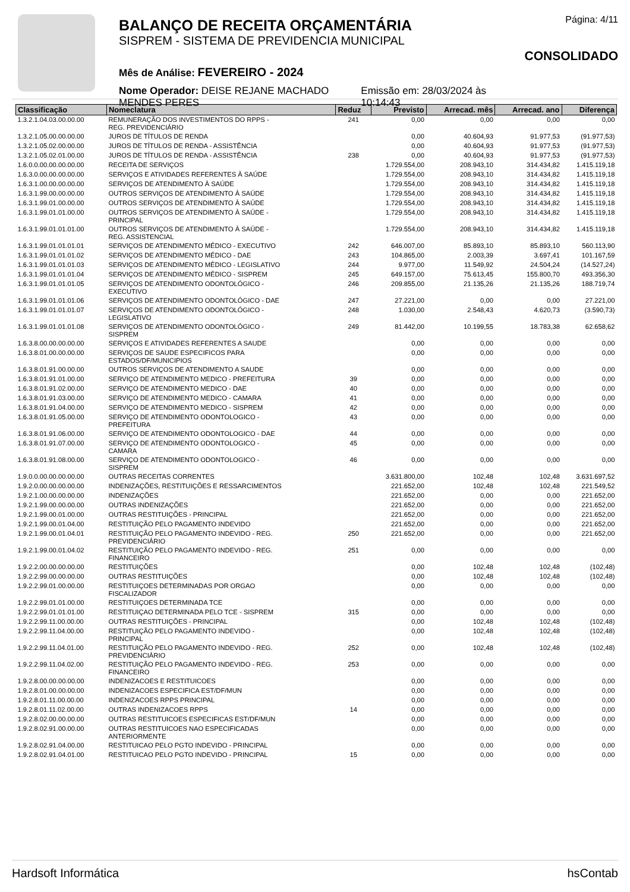BALANÇO DE RECEITA ORÇAMENTÁRIA
SISPREM - SISTEMA DE PREVIDENCIA MUNICIPAL
Mês de Análise: FEVEREIRO - 2024
Nome Operador: DEISE REJANE MACHADO MENDES PERES Emissão em: 28/03/2024 às 10:14:43
Página: 4/11
CONSOLIDADO
| Classificação | Nomeclatura | Reduz | Previsto | Arrecad. mês | Arrecad. ano | Diferença |
| --- | --- | --- | --- | --- | --- | --- |
| 1.3.2.1.04.03.00.00.00 | REMUNERAÇÃO DOS INVESTIMENTOS DO RPPS - REG. PREVIDENCIÁRIO | 241 | 0,00 | 0,00 | 0,00 | 0,00 |
| 1.3.2.1.05.00.00.00.00 | JUROS DE TÍTULOS DE RENDA | | 0,00 | 40.604,93 | 91.977,53 | (91.977,53) |
| 1.3.2.1.05.02.00.00.00 | JUROS DE TÍTULOS DE RENDA - ASSISTÊNCIA | | 0,00 | 40.604,93 | 91.977,53 | (91.977,53) |
| 1.3.2.1.05.02.01.00.00 | JUROS DE TÍTULOS DE RENDA - ASSISTÊNCIA | 238 | 0,00 | 40.604,93 | 91.977,53 | (91.977,53) |
| 1.6.0.0.00.00.00.00.00 | RECEITA DE SERVIÇOS | | 1.729.554,00 | 208.943,10 | 314.434,82 | 1.415.119,18 |
| 1.6.3.0.00.00.00.00.00 | SERVIÇOS E ATIVIDADES REFERENTES À SAÚDE | | 1.729.554,00 | 208.943,10 | 314.434,82 | 1.415.119,18 |
| 1.6.3.1.00.00.00.00.00 | SERVIÇOS DE ATENDIMENTO À SAÚDE | | 1.729.554,00 | 208.943,10 | 314.434,82 | 1.415.119,18 |
| 1.6.3.1.99.00.00.00.00 | OUTROS SERVIÇOS DE ATENDIMENTO À SAÚDE | | 1.729.554,00 | 208.943,10 | 314.434,82 | 1.415.119,18 |
| 1.6.3.1.99.01.00.00.00 | OUTROS SERVIÇOS DE ATENDIMENTO À SAÚDE | | 1.729.554,00 | 208.943,10 | 314.434,82 | 1.415.119,18 |
| 1.6.3.1.99.01.01.00.00 | OUTROS SERVIÇOS DE ATENDIMENTO À SAÚDE - PRINCIPAL | | 1.729.554,00 | 208.943,10 | 314.434,82 | 1.415.119,18 |
| 1.6.3.1.99.01.01.01.00 | OUTROS SERVIÇOS DE ATENDIMENTO À SAÚDE - REG. ASSISTENCIAL | | 1.729.554,00 | 208.943,10 | 314.434,82 | 1.415.119,18 |
| 1.6.3.1.99.01.01.01.01 | SERVIÇOS DE ATENDIMENTO MÉDICO - EXECUTIVO | 242 | 646.007,00 | 85.893,10 | 85.893,10 | 560.113,90 |
| 1.6.3.1.99.01.01.01.02 | SERVIÇOS DE ATENDIMENTO MÉDICO - DAE | 243 | 104.865,00 | 2.003,39 | 3.697,41 | 101.167,59 |
| 1.6.3.1.99.01.01.01.03 | SERVIÇOS DE ATENDIMENTO MÉDICO - LEGISLATIVO | 244 | 9.977,00 | 11.549,92 | 24.504,24 | (14.527,24) |
| 1.6.3.1.99.01.01.01.04 | SERVIÇOS DE ATENDIMENTO MÉDICO - SISPREM | 245 | 649.157,00 | 75.613,45 | 155.800,70 | 493.356,30 |
| 1.6.3.1.99.01.01.01.05 | SERVIÇOS DE ATENDIMENTO ODONTOLÓGICO - EXECUTIVO | 246 | 209.855,00 | 21.135,26 | 21.135,26 | 188.719,74 |
| 1.6.3.1.99.01.01.01.06 | SERVIÇOS DE ATENDIMENTO ODONTOLÓGICO - DAE | 247 | 27.221,00 | 0,00 | 0,00 | 27.221,00 |
| 1.6.3.1.99.01.01.01.07 | SERVIÇOS DE ATENDIMENTO ODONTOLÓGICO - LEGISLATIVO | 248 | 1.030,00 | 2.548,43 | 4.620,73 | (3.590,73) |
| 1.6.3.1.99.01.01.01.08 | SERVIÇOS DE ATENDIMENTO ODONTOLÓGICO - SISPREM | 249 | 81.442,00 | 10.199,55 | 18.783,38 | 62.658,62 |
| 1.6.3.8.00.00.00.00.00 | SERVIÇOS E ATIVIDADES REFERENTES A SAUDE | | 0,00 | 0,00 | 0,00 | 0,00 |
| 1.6.3.8.01.00.00.00.00 | SERVIÇOS DE SAUDE ESPECIFICOS PARA ESTADOS/DF/MUNICIPIOS | | 0,00 | 0,00 | 0,00 | 0,00 |
| 1.6.3.8.01.91.00.00.00 | OUTROS SERVIÇOS DE ATENDIMENTO A SAUDE | | 0,00 | 0,00 | 0,00 | 0,00 |
| 1.6.3.8.01.91.01.00.00 | SERVIÇO DE ATENDIMENTO MEDICO - PREFEITURA | 39 | 0,00 | 0,00 | 0,00 | 0,00 |
| 1.6.3.8.01.91.02.00.00 | SERVIÇO DE ATENDIMENTO MEDICO - DAE | 40 | 0,00 | 0,00 | 0,00 | 0,00 |
| 1.6.3.8.01.91.03.00.00 | SERVIÇO DE ATENDIMENTO MEDICO - CAMARA | 41 | 0,00 | 0,00 | 0,00 | 0,00 |
| 1.6.3.8.01.91.04.00.00 | SERVIÇO DE ATENDIMENTO MEDICO - SISPREM | 42 | 0,00 | 0,00 | 0,00 | 0,00 |
| 1.6.3.8.01.91.05.00.00 | SERVIÇO DE ATENDIMENTO ODONTOLOGICO - PREFEITURA | 43 | 0,00 | 0,00 | 0,00 | 0,00 |
| 1.6.3.8.01.91.06.00.00 | SERVIÇO DE ATENDIMENTO ODONTOLOGICO - DAE | 44 | 0,00 | 0,00 | 0,00 | 0,00 |
| 1.6.3.8.01.91.07.00.00 | SERVIÇO DE ATENDIMENTO ODONTOLOGICO - CAMARA | 45 | 0,00 | 0,00 | 0,00 | 0,00 |
| 1.6.3.8.01.91.08.00.00 | SERVIÇO DE ATENDIMENTO ODONTOLOGICO - SISPREM | 46 | 0,00 | 0,00 | 0,00 | 0,00 |
| 1.9.0.0.00.00.00.00.00 | OUTRAS RECEITAS CORRENTES | | 3.631.800,00 | 102,48 | 102,48 | 3.631.697,52 |
| 1.9.2.0.00.00.00.00.00 | INDENIZAÇÕES, RESTITUIÇÕES E RESSARCIMENTOS | | 221.652,00 | 102,48 | 102,48 | 221.549,52 |
| 1.9.2.1.00.00.00.00.00 | INDENIZAÇÕES | | 221.652,00 | 0,00 | 0,00 | 221.652,00 |
| 1.9.2.1.99.00.00.00.00 | OUTRAS INDENIZAÇÕES | | 221.652,00 | 0,00 | 0,00 | 221.652,00 |
| 1.9.2.1.99.00.01.00.00 | OUTRAS RESTITUIÇÕES - PRINCIPAL | | 221.652,00 | 0,00 | 0,00 | 221.652,00 |
| 1.9.2.1.99.00.01.04.00 | RESTITUIÇÃO PELO PAGAMENTO INDEVIDO | | 221.652,00 | 0,00 | 0,00 | 221.652,00 |
| 1.9.2.1.99.00.01.04.01 | RESTITUIÇÃO PELO PAGAMENTO INDEVIDO - REG. PREVIDENCIÁRIO | 250 | 221.652,00 | 0,00 | 0,00 | 221.652,00 |
| 1.9.2.1.99.00.01.04.02 | RESTITUIÇÃO PELO PAGAMENTO INDEVIDO - REG. FINANCEIRO | 251 | 0,00 | 0,00 | 0,00 | 0,00 |
| 1.9.2.2.00.00.00.00.00 | RESTITUIÇÕES | | 0,00 | 102,48 | 102,48 | (102,48) |
| 1.9.2.2.99.00.00.00.00 | OUTRAS RESTITUIÇÕES | | 0,00 | 102,48 | 102,48 | (102,48) |
| 1.9.2.2.99.01.00.00.00 | RESTITUIÇOES DETERMINADAS POR ORGAO FISCALIZADOR | | 0,00 | 0,00 | 0,00 | 0,00 |
| 1.9.2.2.99.01.01.00.00 | RESTITUIÇOES DETERMINADA TCE | | 0,00 | 0,00 | 0,00 | 0,00 |
| 1.9.2.2.99.01.01.01.00 | RESTITUIÇAO DETERMINADA PELO TCE - SISPREM | 315 | 0,00 | 0,00 | 0,00 | 0,00 |
| 1.9.2.2.99.11.00.00.00 | OUTRAS RESTITUIÇÕES - PRINCIPAL | | 0,00 | 102,48 | 102,48 | (102,48) |
| 1.9.2.2.99.11.04.00.00 | RESTITUIÇÃO PELO PAGAMENTO INDEVIDO - PRINCIPAL | | 0,00 | 102,48 | 102,48 | (102,48) |
| 1.9.2.2.99.11.04.01.00 | RESTITUIÇÃO PELO PAGAMENTO INDEVIDO - REG. PREVIDENCIÁRIO | 252 | 0,00 | 102,48 | 102,48 | (102,48) |
| 1.9.2.2.99.11.04.02.00 | RESTITUIÇÃO PELO PAGAMENTO INDEVIDO - REG. FINANCEIRO | 253 | 0,00 | 0,00 | 0,00 | 0,00 |
| 1.9.2.8.00.00.00.00.00 | INDENIZACOES E RESTITUICOES | | 0,00 | 0,00 | 0,00 | 0,00 |
| 1.9.2.8.01.00.00.00.00 | INDENIZACOES ESPECIFICA EST/DF/MUN | | 0,00 | 0,00 | 0,00 | 0,00 |
| 1.9.2.8.01.11.00.00.00 | INDENIZACOES RPPS PRINCIPAL | | 0,00 | 0,00 | 0,00 | 0,00 |
| 1.9.2.8.01.11.02.00.00 | OUTRAS INDENIZACOES RPPS | 14 | 0,00 | 0,00 | 0,00 | 0,00 |
| 1.9.2.8.02.00.00.00.00 | OUTRAS RESTITUICOES ESPECIFICAS EST/DF/MUN | | 0,00 | 0,00 | 0,00 | 0,00 |
| 1.9.2.8.02.91.00.00.00 | OUTRAS RESTITUICOES NAO ESPECIFICADAS ANTERIORMENTE | | 0,00 | 0,00 | 0,00 | 0,00 |
| 1.9.2.8.02.91.04.00.00 | RESTITUICAO PELO PGTO INDEVIDO - PRINCIPAL | | 0,00 | 0,00 | 0,00 | 0,00 |
| 1.9.2.8.02.91.04.01.00 | RESTITUICAO PELO PGTO INDEVIDO - PRINCIPAL | 15 | 0,00 | 0,00 | 0,00 | 0,00 |
Hardsoft Informática hsContab